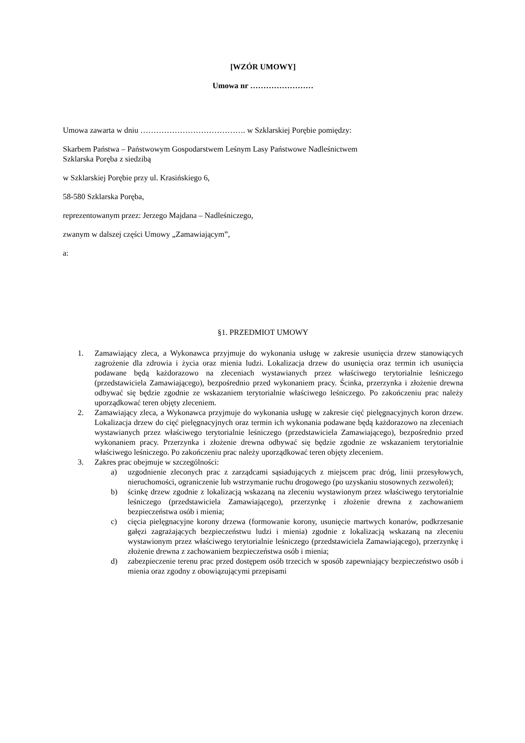[WZÓR UMOWY]
Umowa nr ……………………
Umowa zawarta w dniu …………………………………. w Szklarskiej Porębie pomiędzy:
Skarbem Państwa – Państwowym Gospodarstwem Leśnym Lasy Państwowe Nadleśnictwem
Szklarska Poręba z siedzibą
w Szklarskiej Porębie przy ul. Krasińskiego 6,
58-580 Szklarska Poręba,
reprezentowanym przez: Jerzego Majdana – Nadleśniczego,
zwanym w dalszej części Umowy „Zamawiającym”,
a:
§1. PRZEDMIOT UMOWY
1. Zamawiający zleca, a Wykonawca przyjmuje do wykonania usługę w zakresie usunięcia drzew stanowiących zagrożenie dla zdrowia i życia oraz mienia ludzi. Lokalizacja drzew do usunięcia oraz termin ich usunięcia podawane będą każdorazowo na zleceniach wystawianych przez właściwego terytorialnie leśniczego (przedstawiciela Zamawiającego), bezpośrednio przed wykonaniem pracy. Ścinka, przerzynka i złożenie drewna odbywać się będzie zgodnie ze wskazaniem terytorialnie właściwego leśniczego. Po zakończeniu prac należy uporządkować teren objęty zleceniem.
2. Zamawiający zleca, a Wykonawca przyjmuje do wykonania usługę w zakresie cięć pielęgnacyjnych koron drzew. Lokalizacja drzew do cięć pielęgnacyjnych oraz termin ich wykonania podawane będą każdorazowo na zleceniach wystawianych przez właściwego terytorialnie leśniczego (przedstawiciela Zamawiającego), bezpośrednio przed wykonaniem pracy. Przerzynka i złożenie drewna odbywać się będzie zgodnie ze wskazaniem terytorialnie właściwego leśniczego. Po zakończeniu prac należy uporządkować teren objęty zleceniem.
3. Zakres prac obejmuje w szczególności:
a) uzgodnienie zleconych prac z zarządcami sąsiadujących z miejscem prac dróg, linii przesyłowych, nieruchomości, ograniczenie lub wstrzymanie ruchu drogowego (po uzyskaniu stosownych zezwoleń);
b) ścinkę drzew zgodnie z lokalizacją wskazaną na zleceniu wystawionym przez właściwego terytorialnie leśniczego (przedstawiciela Zamawiającego), przerzynkę i złożenie drewna z zachowaniem bezpieczeństwa osób i mienia;
c) cięcia pielęgnacyjne korony drzewa (formowanie korony, usunięcie martwych konarów, podkrzesanie gałęzi zagrażających bezpieczeństwu ludzi i mienia) zgodnie z lokalizacją wskazaną na zleceniu wystawionym przez właściwego terytorialnie leśniczego (przedstawiciela Zamawiającego), przerzynkę i złożenie drewna z zachowaniem bezpieczeństwa osób i mienia;
d) zabezpieczenie terenu prac przed dostępem osób trzecich w sposób zapewniający bezpieczeństwo osób i mienia oraz zgodny z obowiązującymi przepisami